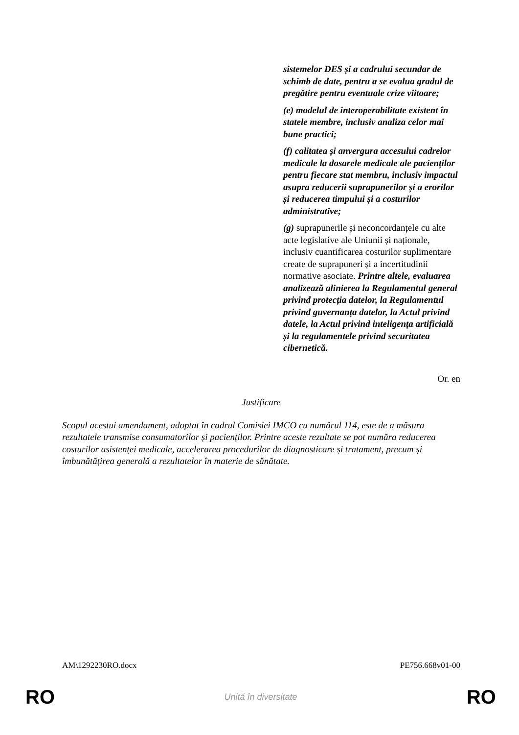| | sistemelor DES și a cadrului secundar de schimb de date, pentru a se evalua gradul de pregătire pentru eventuale crize viitoare; (e) modelul de interoperabilitate existent în statele membre, inclusiv analiza celor mai bune practici; (f) calitatea și anvergura accesului cadrelor medicale la dosarele medicale ale pacienților pentru fiecare stat membru, inclusiv impactul asupra reducerii suprapunerilor și a erorilor și reducerea timpului și a costurilor administrative; (g) suprapunerile și neconcordanțele cu alte acte legislative ale Uniunii și naționale, inclusiv cuantificarea costurilor suplimentare create de suprapuneri și a incertitudinii normative asociate. Printre altele, evaluarea analizează alinierea la Regulamentul general privind protecția datelor, la Regulamentul privind guvernanța datelor, la Actul privind datele, la Actul privind inteligența artificială și la regulamentele privind securitatea cibernetică. |
Or. en
Justificare
Scopul acestui amendament, adoptat în cadrul Comisiei IMCO cu numărul 114, este de a măsura rezultatele transmise consumatorilor și pacienților. Printre aceste rezultate se pot număra reducerea costurilor asistenței medicale, accelerarea procedurilor de diagnosticare și tratament, precum și îmbunătățirea generală a rezultatelor în materie de sănătate.
AM\1292230RO.docx PE756.668v01-00
RO Unită în diversitate RO